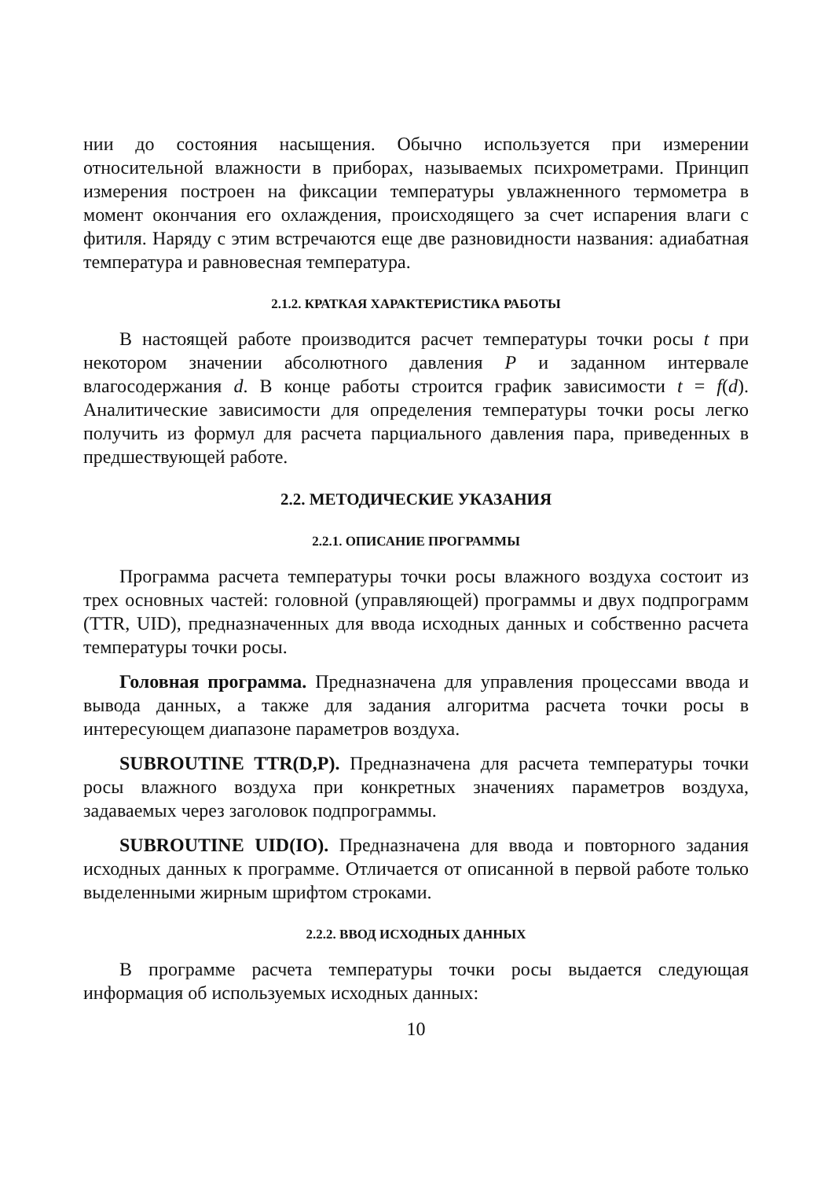нии до состояния насыщения. Обычно используется при измерении относительной влажности в приборах, называемых психрометрами. Принцип измерения построен на фиксации температуры увлажненного термометра в момент окончания его охлаждения, происходящего за счет испарения влаги с фитиля. Наряду с этим встречаются еще две разновидности названия: адиабатная температура и равновесная температура.
2.1.2. КРАТКАЯ ХАРАКТЕРИСТИКА РАБОТЫ
В настоящей работе производится расчет температуры точки росы t при некотором значении абсолютного давления P и заданном интервале влагосодержания d. В конце работы строится график зависимости t = f(d). Аналитические зависимости для определения температуры точки росы легко получить из формул для расчета парциального давления пара, приведенных в предшествующей работе.
2.2. МЕТОДИЧЕСКИЕ УКАЗАНИЯ
2.2.1. ОПИСАНИЕ ПРОГРАММЫ
Программа расчета температуры точки росы влажного воздуха состоит из трех основных частей: головной (управляющей) программы и двух подпрограмм (TTR, UID), предназначенных для ввода исходных данных и собственно расчета температуры точки росы.
Головная программа. Предназначена для управления процессами ввода и вывода данных, а также для задания алгоритма расчета точки росы в интересующем диапазоне параметров воздуха.
SUBROUTINE TTR(D,P). Предназначена для расчета температуры точки росы влажного воздуха при конкретных значениях параметров воздуха, задаваемых через заголовок подпрограммы.
SUBROUTINE UID(IO). Предназначена для ввода и повторного задания исходных данных к программе. Отличается от описанной в первой работе только выделенными жирным шрифтом строками.
2.2.2. ВВОД ИСХОДНЫХ ДАННЫХ
В программе расчета температуры точки росы выдается следующая информация об используемых исходных данных:
10